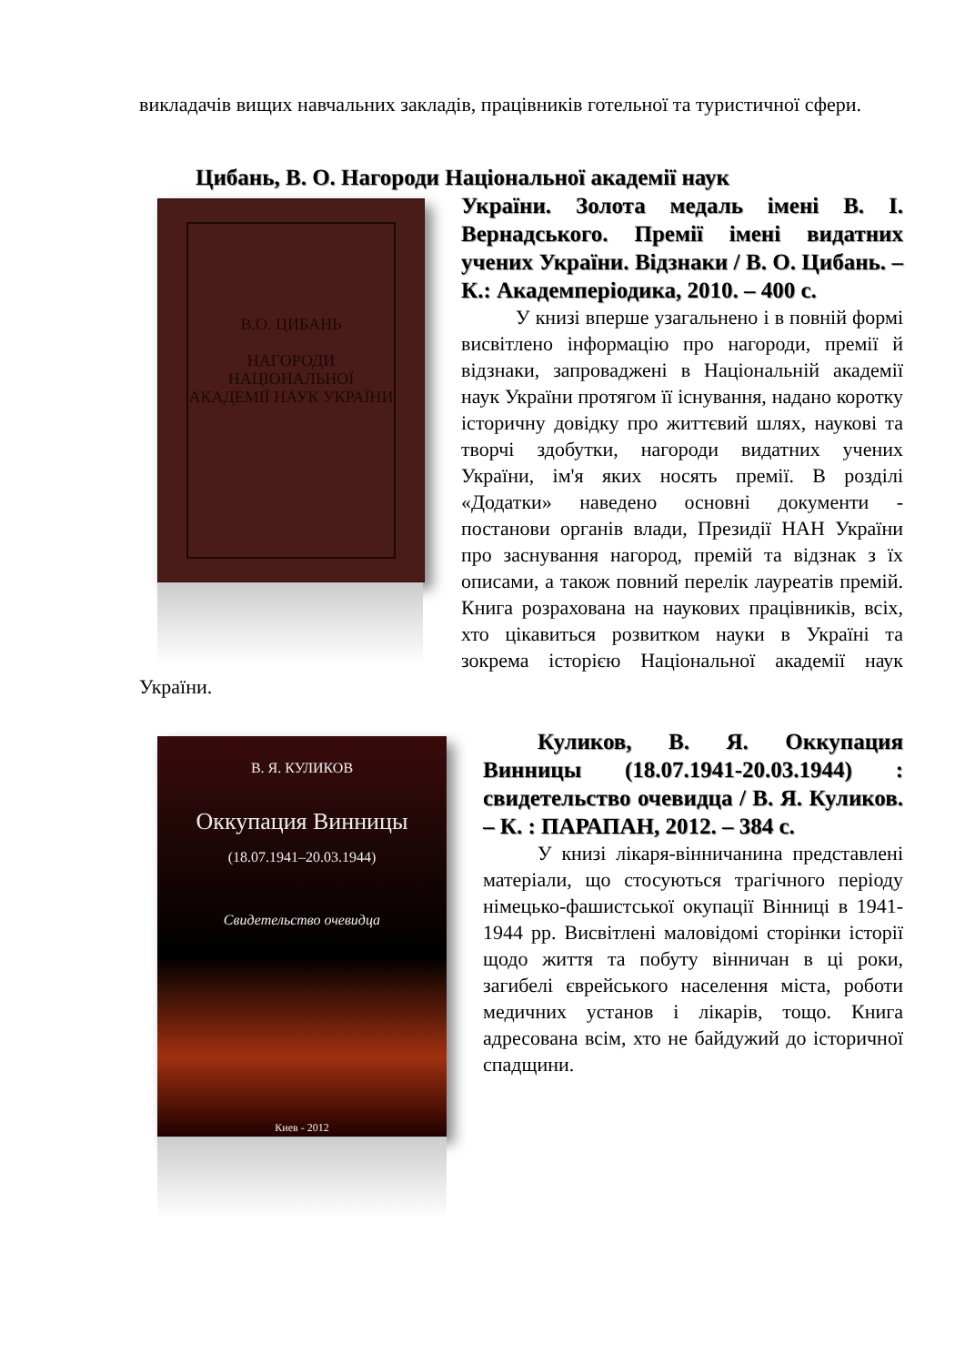викладачів вищих навчальних закладів, працівників готельної та туристичної сфери.
Цибань, В. О. Нагороди Національної академії наук
В.О. ЦИБАНЬ
НАГОРОДИ НАЦІОНАЛЬНОЇ АКАДЕМІЇ НАУК УКРАЇНИ
України. Золота медаль імені В. І. Вернадського. Премії імені видатних учених України. Відзнаки / В. О. Цибань. – К.: Академперіодика, 2010. – 400 с.
У книзі вперше узагальнено і в повній формі висвітлено інформацію про нагороди, премії й відзнаки, запроваджені в Національній академії наук України протягом її існування, надано коротку історичну довідку про життєвий шлях, наукові та творчі здобутки, нагороди видатних учених України, ім'я яких носять премії. В розділі «Додатки» наведено основні документи - постанови органів влади, Президії НАН України про заснування нагород, премій та відзнак з їх описами, а також повний перелік лауреатів премій. Книга розрахована на наукових працівників, всіх, хто цікавиться розвитком науки в Україні та зокрема історією Національної академії наук України.
В. Я. КУЛИКОВ
Оккупация Винницы
(18.07.1941–20.03.1944)
Свидетельство очевидца
Киев - 2012
Куликов, В. Я. Оккупация Винницы (18.07.1941-20.03.1944) : свидетельство очевидца / В. Я. Куликов. – К. : ПАРАПАН, 2012. – 384 с.
У книзі лікаря-вінничанина представлені матеріали, що стосуються трагічного періоду німецько-фашистської окупації Вінниці в 1941-1944 рр. Висвітлені маловідомі сторінки історії щодо життя та побуту вінничан в ці роки, загибелі єврейського населення міста, роботи медичних установ і лікарів, тощо. Книга адресована всім, хто не байдужий до історичної спадщини.